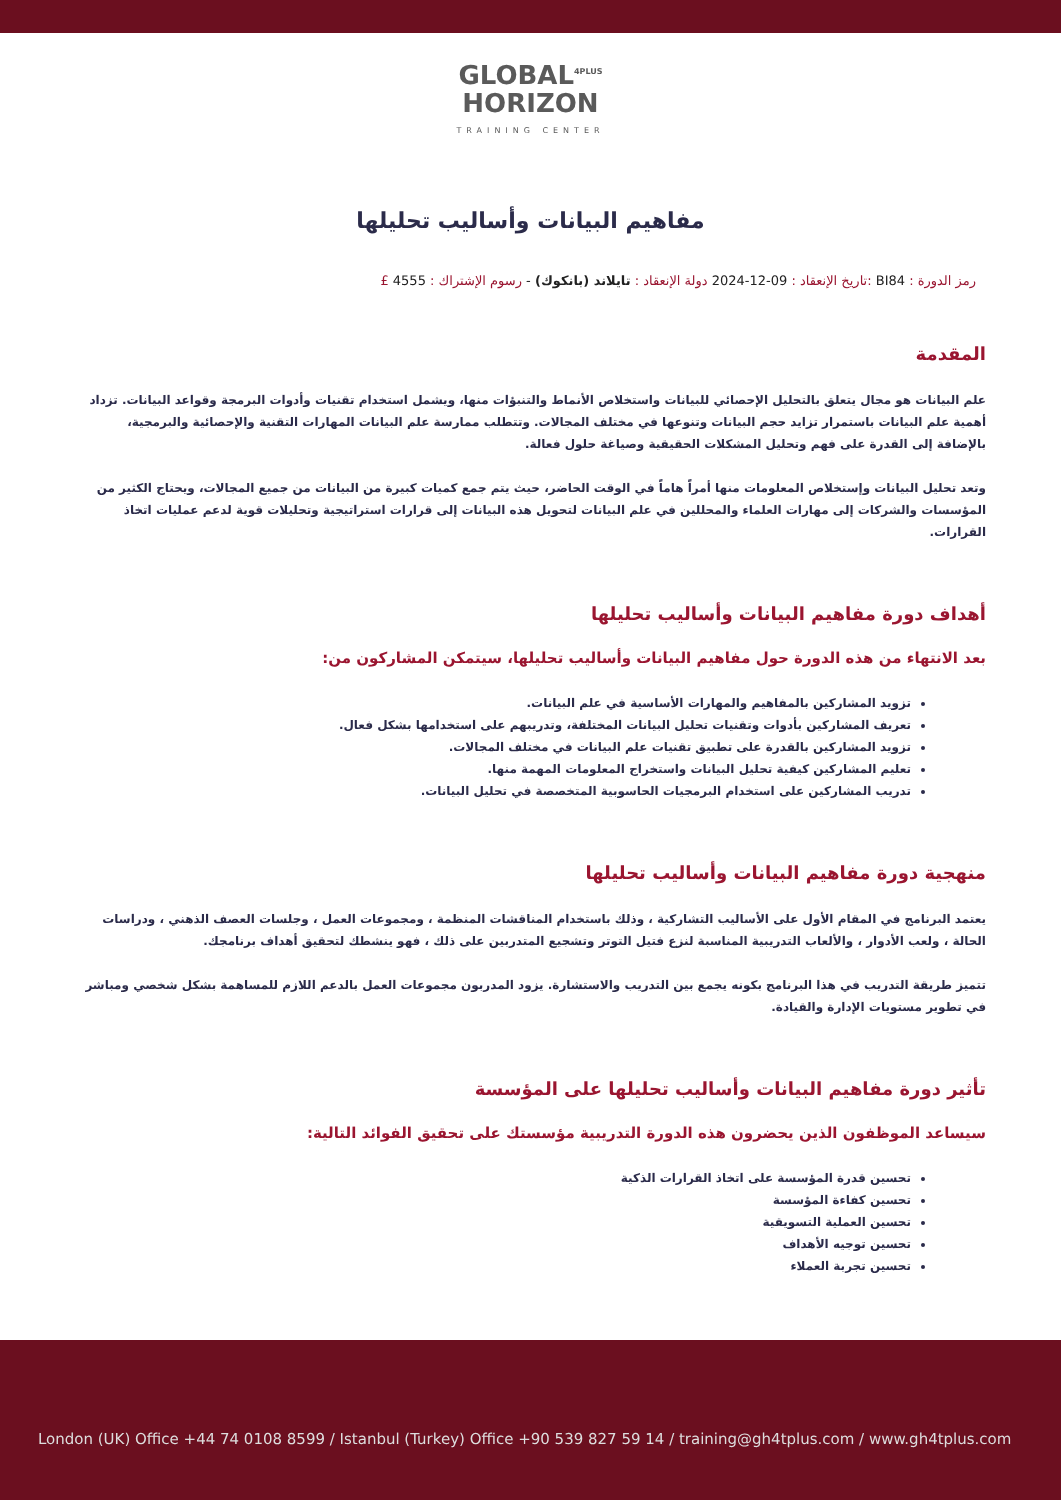GLOBAL<sup>4PLUS</sup>
HORIZON
TRAINING CENTER
مفاهيم البيانات وأساليب تحليلها
رمز الدورة : BI84 :تاريخ الإنعقاد : 09-12-2024 دولة الإنعقاد : تايلاند (بانكوك) - رسوم الإشتراك : 4555 £
المقدمة
علم البيانات هو مجال يتعلق بالتحليل الإحصائي للبيانات واستخلاص الأنماط والتنبؤات منها، ويشمل استخدام تقنيات وأدوات البرمجة وقواعد البيانات. تزداد أهمية علم البيانات باستمرار تزايد حجم البيانات وتنوعها في مختلف المجالات. وتتطلب ممارسة علم البيانات المهارات التقنية والإحصائية والبرمجية، بالإضافة إلى القدرة على فهم وتحليل المشكلات الحقيقية وصياغة حلول فعالة.
وتعد تحليل البيانات وإستخلاص المعلومات منها أمراً هاماً في الوقت الحاضر، حيث يتم جمع كميات كبيرة من البيانات من جميع المجالات، ويحتاج الكثير من المؤسسات والشركات إلى مهارات العلماء والمحللين في علم البيانات لتحويل هذه البيانات إلى قرارات استراتيجية وتحليلات قوية لدعم عمليات اتخاذ القرارات.
أهداف دورة مفاهيم البيانات وأساليب تحليلها
بعد الانتهاء من هذه الدورة حول مفاهيم البيانات وأساليب تحليلها، سيتمكن المشاركون من:
تزويد المشاركين بالمفاهيم والمهارات الأساسية في علم البيانات.
تعريف المشاركين بأدوات وتقنيات تحليل البيانات المختلفة، وتدريبهم على استخدامها بشكل فعال.
تزويد المشاركين بالقدرة على تطبيق تقنيات علم البيانات في مختلف المجالات.
تعليم المشاركين كيفية تحليل البيانات واستخراج المعلومات المهمة منها.
تدريب المشاركين على استخدام البرمجيات الحاسوبية المتخصصة في تحليل البيانات.
منهجية دورة مفاهيم البيانات وأساليب تحليلها
يعتمد البرنامج في المقام الأول على الأساليب التشاركية ، وذلك باستخدام المناقشات المنظمة ، ومجموعات العمل ، وجلسات العصف الذهني ، ودراسات الحالة ، ولعب الأدوار ، والألعاب التدريبية المناسبة لنزع فتيل التوتر وتشجيع المتدربين على ذلك ، فهو ينشطك لتحقيق أهداف برنامجك.
تتميز طريقة التدريب في هذا البرنامج بكونه يجمع بين التدريب والاستشارة. يزود المدربون مجموعات العمل بالدعم اللازم للمساهمة بشكل شخصي ومباشر في تطوير مستويات الإدارة والقيادة.
تأثير دورة مفاهيم البيانات وأساليب تحليلها على المؤسسة
سيساعد الموظفون الذين يحضرون هذه الدورة التدريبية مؤسستك على تحقيق الفوائد التالية:
تحسين قدرة المؤسسة على اتخاذ القرارات الذكية
تحسين كفاءة المؤسسة
تحسين العملية التسويقية
تحسين توجيه الأهداف
تحسين تجربة العملاء
London (UK) Office +44 74 0108 8599 / Istanbul (Turkey) Office +90 539 827 59 14 / training@gh4tplus.com / www.gh4tplus.com